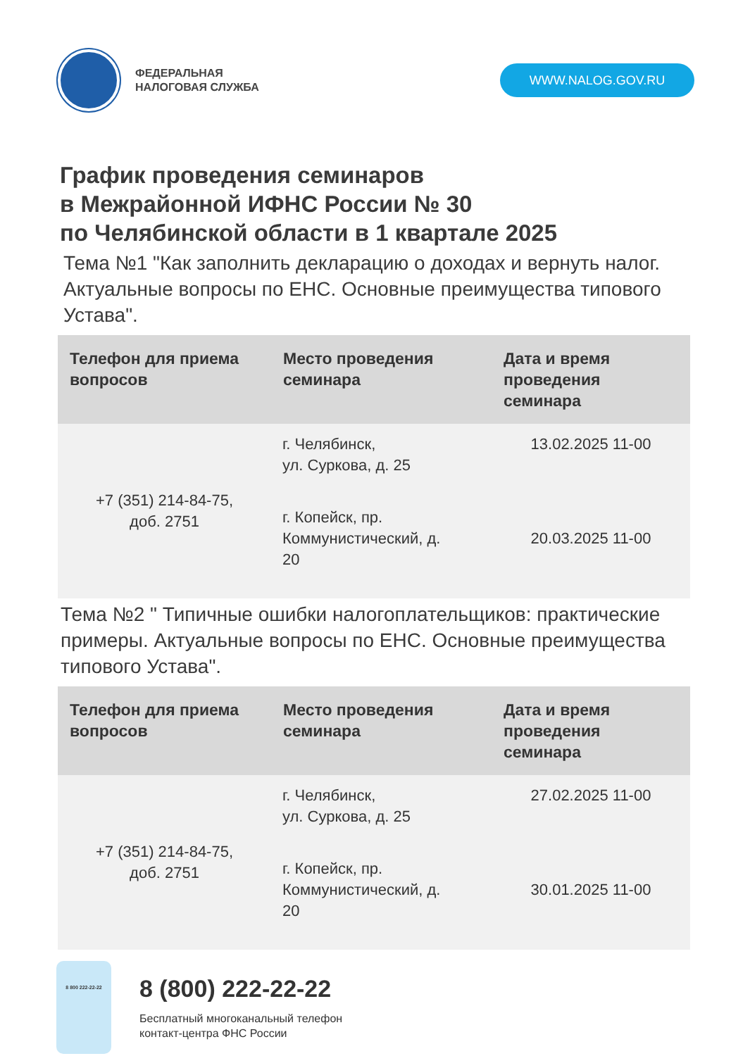ФЕДЕРАЛЬНАЯ
НАЛОГОВАЯ СЛУЖБА
WWW.NALOG.GOV.RU
График проведения семинаров
в Межрайонной ИФНС России № 30
по Челябинской области в 1 квартале 2025
Тема №1 "Как заполнить декларацию о доходах и вернуть налог. Актуальные вопросы по ЕНС. Основные преимущества типового Устава".
| Телефон для приема вопросов | Место проведения семинара | Дата и время проведения семинара |
| --- | --- | --- |
| +7 (351) 214-84-75, доб. 2751 | г. Челябинск, ул. Суркова, д. 25 | 13.02.2025 11-00 |
| | г. Копейск, пр. Коммунистический, д. 20 | 20.03.2025 11-00 |
Тема №2 " Типичные ошибки налогоплательщиков: практические примеры. Актуальные вопросы по ЕНС. Основные преимущества типового Устава".
| Телефон для приема вопросов | Место проведения семинара | Дата и время проведения семинара |
| --- | --- | --- |
| +7 (351) 214-84-75, доб. 2751 | г. Челябинск, ул. Суркова, д. 25 | 27.02.2025 11-00 |
| | г. Копейск, пр. Коммунистический, д. 20 | 30.01.2025 11-00 |
8 800 222-22-22
8 (800) 222-22-22
Бесплатный многоканальный телефон
контакт-центра ФНС России